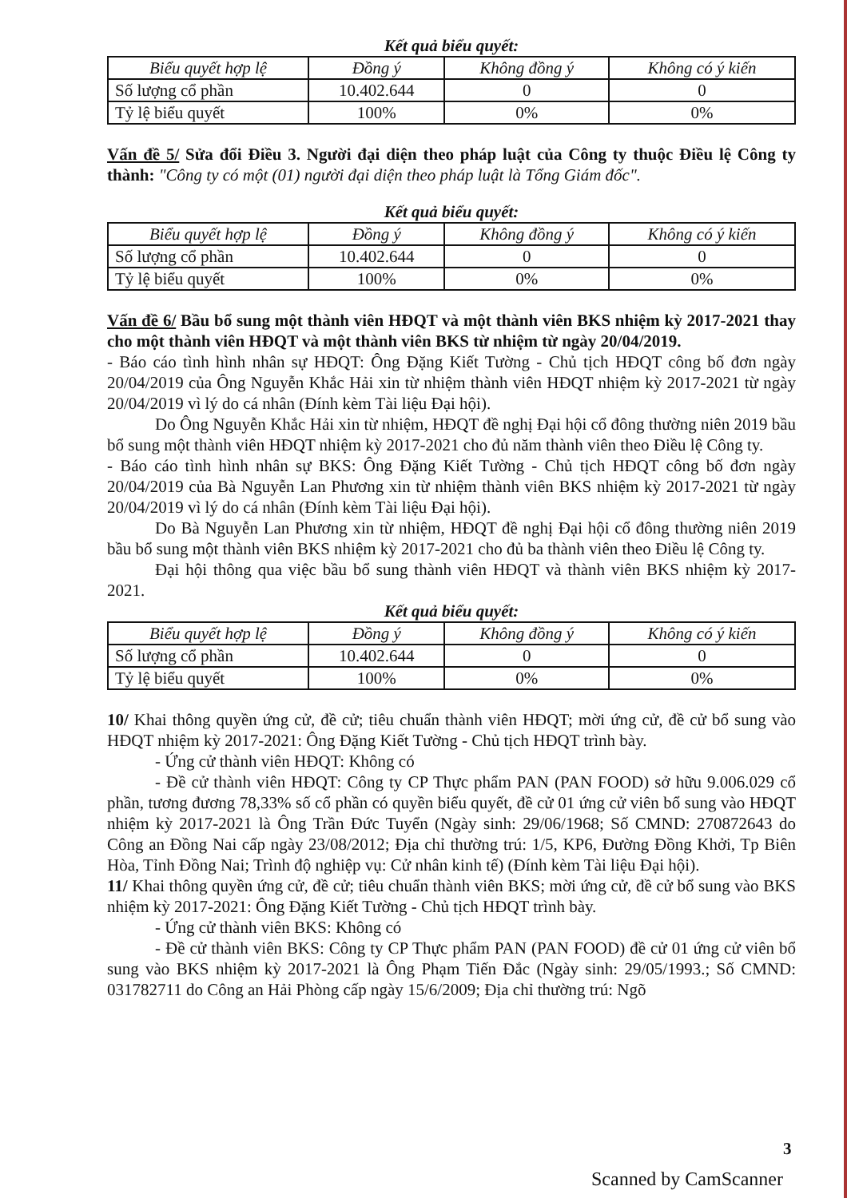Kết quả biểu quyết:
| Biểu quyết hợp lệ | Đồng ý | Không đồng ý | Không có ý kiến |
| --- | --- | --- | --- |
| Số lượng cổ phần | 10.402.644 | 0 | 0 |
| Tỷ lệ biểu quyết | 100% | 0% | 0% |
Vấn đề 5/ Sửa đổi Điều 3. Người đại diện theo pháp luật của Công ty thuộc Điều lệ Công ty thành: "Công ty có một (01) người đại diện theo pháp luật là Tổng Giám đốc".
Kết quả biểu quyết:
| Biểu quyết hợp lệ | Đồng ý | Không đồng ý | Không có ý kiến |
| --- | --- | --- | --- |
| Số lượng cổ phần | 10.402.644 | 0 | 0 |
| Tỷ lệ biểu quyết | 100% | 0% | 0% |
Vấn đề 6/ Bầu bổ sung một thành viên HĐQT và một thành viên BKS nhiệm kỳ 2017-2021 thay cho một thành viên HĐQT và một thành viên BKS từ nhiệm từ ngày 20/04/2019.
- Báo cáo tình hình nhân sự HĐQT: Ông Đặng Kiết Tường - Chủ tịch HĐQT công bố đơn ngày 20/04/2019 của Ông Nguyễn Khắc Hải xin từ nhiệm thành viên HĐQT nhiệm kỳ 2017-2021 từ ngày 20/04/2019 vì lý do cá nhân (Đính kèm Tài liệu Đại hội).
Do Ông Nguyễn Khắc Hải xin từ nhiệm, HĐQT đề nghị Đại hội cổ đông thường niên 2019 bầu bổ sung một thành viên HĐQT nhiệm kỳ 2017-2021 cho đủ năm thành viên theo Điều lệ Công ty.
- Báo cáo tình hình nhân sự BKS: Ông Đặng Kiết Tường - Chủ tịch HĐQT công bố đơn ngày 20/04/2019 của Bà Nguyễn Lan Phương xin từ nhiệm thành viên BKS nhiệm kỳ 2017-2021 từ ngày 20/04/2019 vì lý do cá nhân (Đính kèm Tài liệu Đại hội).
Do Bà Nguyễn Lan Phương xin từ nhiệm, HĐQT đề nghị Đại hội cổ đông thường niên 2019 bầu bổ sung một thành viên BKS nhiệm kỳ 2017-2021 cho đủ ba thành viên theo Điều lệ Công ty.
Đại hội thông qua việc bầu bổ sung thành viên HĐQT và thành viên BKS nhiệm kỳ 2017-2021.
Kết quả biểu quyết:
| Biểu quyết hợp lệ | Đồng ý | Không đồng ý | Không có ý kiến |
| --- | --- | --- | --- |
| Số lượng cổ phần | 10.402.644 | 0 | 0 |
| Tỷ lệ biểu quyết | 100% | 0% | 0% |
10/ Khai thông quyền ứng cử, đề cử; tiêu chuẩn thành viên HĐQT; mời ứng cử, đề cử bổ sung vào HĐQT nhiệm kỳ 2017-2021: Ông Đặng Kiết Tường - Chủ tịch HĐQT trình bày.
- Ứng cử thành viên HĐQT: Không có
- Đề cử thành viên HĐQT: Công ty CP Thực phẩm PAN (PAN FOOD) sở hữu 9.006.029 cổ phần, tương đương 78,33% số cổ phần có quyền biểu quyết, đề cử 01 ứng cử viên bổ sung vào HĐQT nhiệm kỳ 2017-2021 là Ông Trần Đức Tuyển (Ngày sinh: 29/06/1968; Số CMND: 270872643 do Công an Đồng Nai cấp ngày 23/08/2012; Địa chỉ thường trú: 1/5, KP6, Đường Đồng Khởi, Tp Biên Hòa, Tỉnh Đồng Nai; Trình độ nghiệp vụ: Cử nhân kinh tế) (Đính kèm Tài liệu Đại hội).
11/ Khai thông quyền ứng cử, đề cử; tiêu chuẩn thành viên BKS; mời ứng cử, đề cử bổ sung vào BKS nhiệm kỳ 2017-2021: Ông Đặng Kiết Tường - Chủ tịch HĐQT trình bày.
- Ứng cử thành viên BKS: Không có
- Đề cử thành viên BKS: Công ty CP Thực phẩm PAN (PAN FOOD) đề cử 01 ứng cử viên bổ sung vào BKS nhiệm kỳ 2017-2021 là Ông Phạm Tiến Đắc (Ngày sinh: 29/05/1993.; Số CMND: 031782711 do Công an Hải Phòng cấp ngày 15/6/2009; Địa chỉ thường trú: Ngõ
3
Scanned by CamScanner